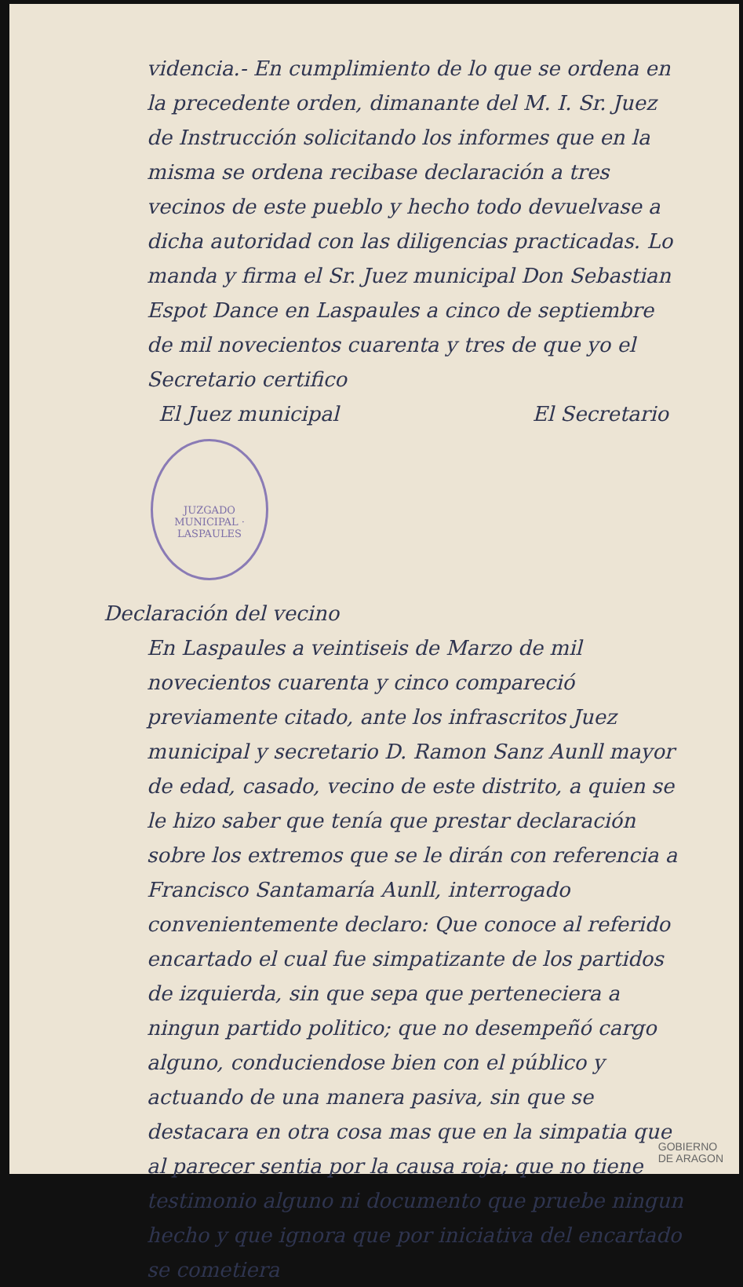videncia.- En cumplimiento de lo que se ordena en la precedente orden, dimanante del M. I. Sr. Juez de Instrucción solicitando los informes que en la misma se ordena recibase declaración a tres vecinos de este pueblo y hecho todo devuelvase a dicha autoridad con las diligencias practicadas. Lo manda y firma el Sr. Juez municipal Don Sebastian Espot Dance en Laspaules a cinco de septiembre de mil novecientos cuarenta y tres de que yo el Secretario certifico
El Juez municipal El Secretario
JUZGADO MUNICIPAL · LASPAULES
Declaración del vecino
En Laspaules a veintiseis de Marzo de mil novecientos cuarenta y cinco compareció previamente citado, ante los infrascritos Juez municipal y secretario D. Ramon Sanz Aunll mayor de edad, casado, vecino de este distrito, a quien se le hizo saber que tenía que prestar declaración sobre los extremos que se le dirán con referencia a Francisco Santamaría Aunll, interrogado convenientemente declaro: Que conoce al referido encartado el cual fue simpatizante de los partidos de izquierda, sin que sepa que perteneciera a ningun partido politico; que no desempeñó cargo alguno, conduciendose bien con el público y actuando de una manera pasiva, sin que se destacara en otra cosa mas que en la simpatia que al parecer sentia por la causa roja; que no tiene testimonio alguno ni documento que pruebe ningun hecho y que ignora que por iniciativa del encartado se cometiera
GOBIERNO
DE ARAGON